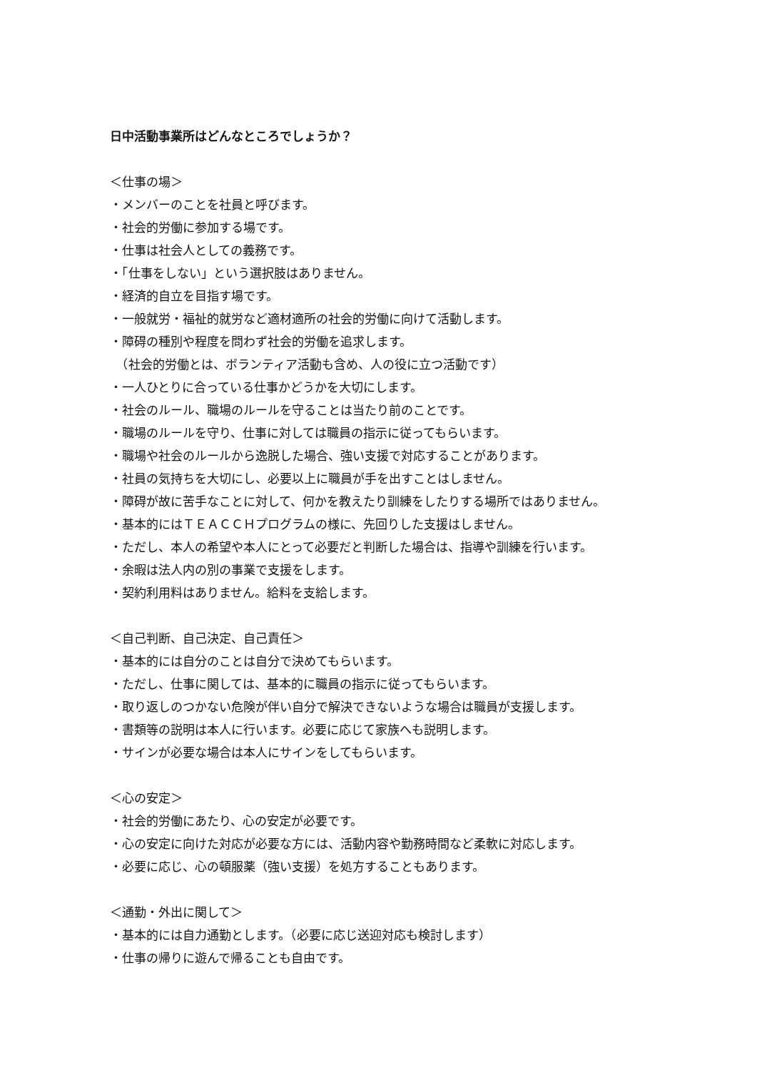日中活動事業所はどんなところでしょうか？
＜仕事の場＞
・メンバーのことを社員と呼びます。
・社会的労働に参加する場です。
・仕事は社会人としての義務です。
・「仕事をしない」という選択肢はありません。
・経済的自立を目指す場です。
・一般就労・福祉的就労など適材適所の社会的労働に向けて活動します。
・障碍の種別や程度を問わず社会的労働を追求します。
　（社会的労働とは、ボランティア活動も含め、人の役に立つ活動です）
・一人ひとりに合っている仕事かどうかを大切にします。
・社会のルール、職場のルールを守ることは当たり前のことです。
・職場のルールを守り、仕事に対しては職員の指示に従ってもらいます。
・職場や社会のルールから逸脱した場合、強い支援で対応することがあります。
・社員の気持ちを大切にし、必要以上に職員が手を出すことはしません。
・障碍が故に苦手なことに対して、何かを教えたり訓練をしたりする場所ではありません。
・基本的にはＴＥＡＣＣＨプログラムの様に、先回りした支援はしません。
・ただし、本人の希望や本人にとって必要だと判断した場合は、指導や訓練を行います。
・余暇は法人内の別の事業で支援をします。
・契約利用料はありません。給料を支給します。
＜自己判断、自己決定、自己責任＞
・基本的には自分のことは自分で決めてもらいます。
・ただし、仕事に関しては、基本的に職員の指示に従ってもらいます。
・取り返しのつかない危険が伴い自分で解決できないような場合は職員が支援します。
・書類等の説明は本人に行います。必要に応じて家族へも説明します。
・サインが必要な場合は本人にサインをしてもらいます。
＜心の安定＞
・社会的労働にあたり、心の安定が必要です。
・心の安定に向けた対応が必要な方には、活動内容や勤務時間など柔軟に対応します。
・必要に応じ、心の頓服薬（強い支援）を処方することもあります。
＜通勤・外出に関して＞
・基本的には自力通勤とします。（必要に応じ送迎対応も検討します）
・仕事の帰りに遊んで帰ることも自由です。